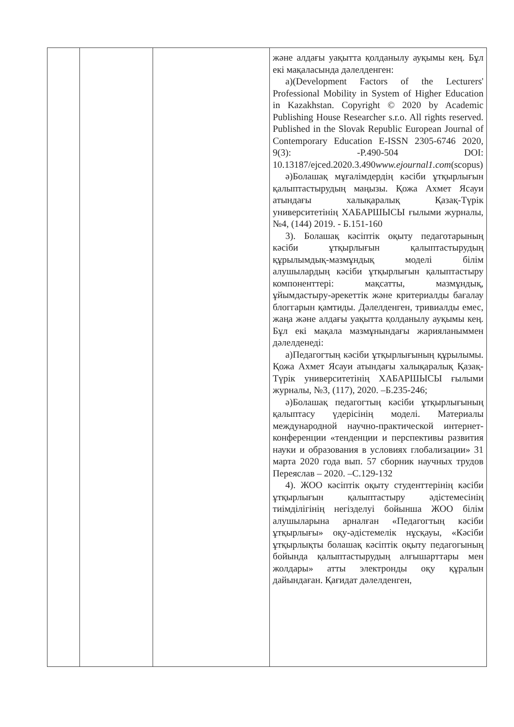| | | | және алдағы уақытта қолданылу ауқымы кең. Бұл екі мақаласында дәлелденген: а)(Development Factors of the Lecturers' Professional Mobility in System of Higher Education in Kazakhstan. Copyright © 2020 by Academic Publishing House Researcher s.r.o. All rights reserved. Published in the Slovak Republic European Journal of Contemporary Education E-ISSN 2305-6746 2020, 9(3): -P.490-504 DOI: 10.13187/ejced.2020.3.490 www.ejournal1.com (scopus) ә)Болашақ мұғалімдердің кәсіби ұтқырлығын қалыптастырудың маңызы. Қожа Ахмет Ясауи атындағы халықаралық Қазақ-Түрік университетінің ХАБАРШЫСЫ ғылыми журналы, №4, (144) 2019. - Б.151-160 3). Болашақ кәсіптік оқыту педаготарының кәсіби ұтқырлығын қалыптастырудың құрылымдық-мазмұндық моделі білім алушылардың кәсіби ұтқырлығын қалыптастыру компоненттері: мақсатты, мазмұндық, ұйымдастыру-әрекеттік және критериалды бағалау блоггарын қамтиды. Дәлелденген, тривиалды емес, жаңа және алдағы уақытта қолданылу ауқымы кең. Бұл екі мақала мазмұнындағы жарияланыммен дәлелденеді: а)Педагогтың кәсіби ұтқырлығының құрылымы. Қожа Ахмет Ясауи атындағы халықаралық Қазақ-Түрік университетінің ХАБАРШЫСЫ ғылыми журналы, №3, (117), 2020. –Б.235-246; ә)Болашақ педагогтың кәсіби ұтқырлығының қалыптасу үдерісінің моделі. Материалы международной научно-практической интернет-конференции «тенденции и перспективы развития науки и образования в условиях глобализации» 31 марта 2020 года вып. 57 сборник научных трудов Переяслав – 2020. –С.129-132 4). ЖОО кәсіптік оқыту студенттерінің кәсіби ұтқырлығын қалыптастыру әдістемесінің тиімділігінің негізделуі бойынша ЖОО білім алушыларына арналған «Педагогтың кәсіби ұтқырлығы» оқу-әдістемелік нұсқауы, «Кәсіби ұтқырлықты болашақ кәсіптік оқыту педагогының бойында қалыптастырудың алғышарттары мен жолдары» атты электронды оқу құралын дайындаған. Қағидат дәлелденген, |